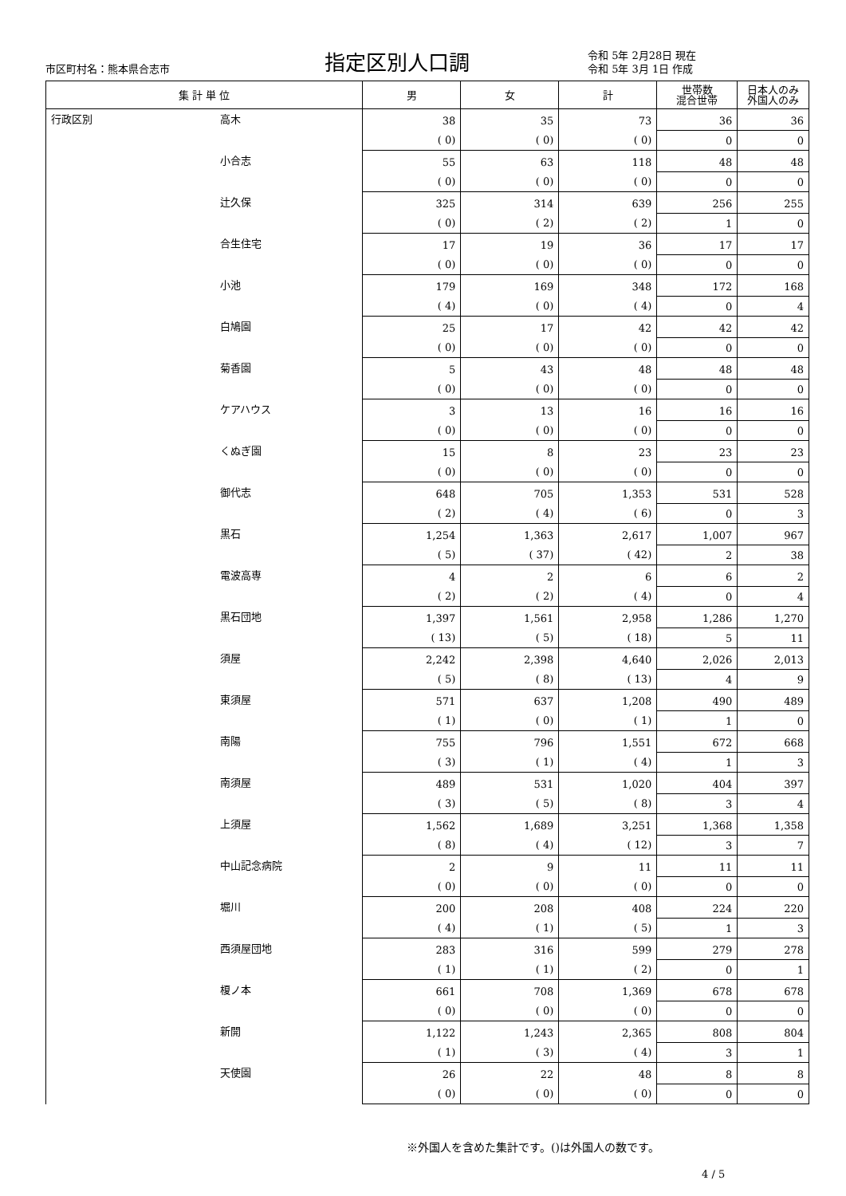市区町村名：熊本県合志市
指定区別人口調
令和 5年 2月28日 現在
令和 5年 3月 1日 作成
| 集 計 単 位 | | 男 | 女 | 計 | 世帯数 混合世帯 | 日本人のみ 外国人のみ |
| --- | --- | --- | --- | --- | --- | --- |
| 行政区別 | 高木 | 38 | 35 | 73 | 36 | 36 |
| | | ( 0) | ( 0) | ( 0) | 0 | 0 |
| | 小合志 | 55 | 63 | 118 | 48 | 48 |
| | | ( 0) | ( 0) | ( 0) | 0 | 0 |
| | 辻久保 | 325 | 314 | 639 | 256 | 255 |
| | | ( 0) | ( 2) | ( 2) | 1 | 0 |
| | 合生住宅 | 17 | 19 | 36 | 17 | 17 |
| | | ( 0) | ( 0) | ( 0) | 0 | 0 |
| | 小池 | 179 | 169 | 348 | 172 | 168 |
| | | ( 4) | ( 0) | ( 4) | 0 | 4 |
| | 白鳩園 | 25 | 17 | 42 | 42 | 42 |
| | | ( 0) | ( 0) | ( 0) | 0 | 0 |
| | 菊香園 | 5 | 43 | 48 | 48 | 48 |
| | | ( 0) | ( 0) | ( 0) | 0 | 0 |
| | ケアハウス | 3 | 13 | 16 | 16 | 16 |
| | | ( 0) | ( 0) | ( 0) | 0 | 0 |
| | くぬぎ園 | 15 | 8 | 23 | 23 | 23 |
| | | ( 0) | ( 0) | ( 0) | 0 | 0 |
| | 御代志 | 648 | 705 | 1,353 | 531 | 528 |
| | | ( 2) | ( 4) | ( 6) | 0 | 3 |
| | 黒石 | 1,254 | 1,363 | 2,617 | 1,007 | 967 |
| | | ( 5) | ( 37) | ( 42) | 2 | 38 |
| | 電波高専 | 4 | 2 | 6 | 6 | 2 |
| | | ( 2) | ( 2) | ( 4) | 0 | 4 |
| | 黒石団地 | 1,397 | 1,561 | 2,958 | 1,286 | 1,270 |
| | | ( 13) | ( 5) | ( 18) | 5 | 11 |
| | 須屋 | 2,242 | 2,398 | 4,640 | 2,026 | 2,013 |
| | | ( 5) | ( 8) | ( 13) | 4 | 9 |
| | 東須屋 | 571 | 637 | 1,208 | 490 | 489 |
| | | ( 1) | ( 0) | ( 1) | 1 | 0 |
| | 南陽 | 755 | 796 | 1,551 | 672 | 668 |
| | | ( 3) | ( 1) | ( 4) | 1 | 3 |
| | 南須屋 | 489 | 531 | 1,020 | 404 | 397 |
| | | ( 3) | ( 5) | ( 8) | 3 | 4 |
| | 上須屋 | 1,562 | 1,689 | 3,251 | 1,368 | 1,358 |
| | | ( 8) | ( 4) | ( 12) | 3 | 7 |
| | 中山記念病院 | 2 | 9 | 11 | 11 | 11 |
| | | ( 0) | ( 0) | ( 0) | 0 | 0 |
| | 堀川 | 200 | 208 | 408 | 224 | 220 |
| | | ( 4) | ( 1) | ( 5) | 1 | 3 |
| | 西須屋団地 | 283 | 316 | 599 | 279 | 278 |
| | | ( 1) | ( 1) | ( 2) | 0 | 1 |
| | 榎ノ本 | 661 | 708 | 1,369 | 678 | 678 |
| | | ( 0) | ( 0) | ( 0) | 0 | 0 |
| | 新開 | 1,122 | 1,243 | 2,365 | 808 | 804 |
| | | ( 1) | ( 3) | ( 4) | 3 | 1 |
| | 天使園 | 26 | 22 | 48 | 8 | 8 |
| | | ( 0) | ( 0) | ( 0) | 0 | 0 |
※外国人を含めた集計です。()は外国人の数です。
4 / 5